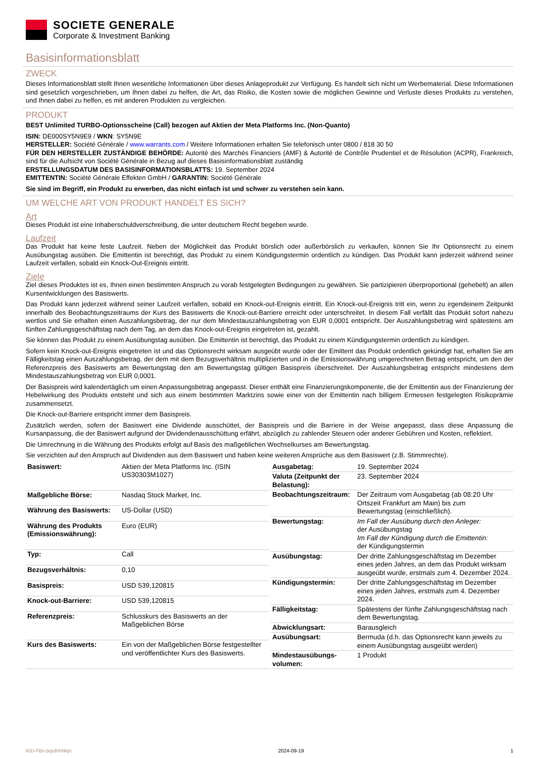SOCIETE GENERALE
Corporate & Investment Banking
Basisinformationsblatt
ZWECK
Dieses Informationsblatt stellt Ihnen wesentliche Informationen über dieses Anlageprodukt zur Verfügung. Es handelt sich nicht um Werbematerial. Diese Informationen sind gesetzlich vorgeschrieben, um Ihnen dabei zu helfen, die Art, das Risiko, die Kosten sowie die möglichen Gewinne und Verluste dieses Produkts zu verstehen, und Ihnen dabei zu helfen, es mit anderen Produkten zu vergleichen.
PRODUKT
BEST Unlimited TURBO-Optionsscheine (Call) bezogen auf Aktien der Meta Platforms Inc. (Non-Quanto)
ISIN: DE000SY5N9E9 / WKN: SY5N9E
HERSTELLER: Société Générale / www.warrants.com / Weitere Informationen erhalten Sie telefonisch unter 0800 / 818 30 50
FÜR DEN HERSTELLER ZUSTÄNDIGE BEHÖRDE: Autorité des Marchés Financiers (AMF) & Autorité de Contrôle Prudentiel et de Résolution (ACPR), Frankreich, sind für die Aufsicht von Société Générale in Bezug auf dieses Basisinformationsblatt zuständig
ERSTELLUNGSDATUM DES BASISINFORMATIONSBLATTS: 19. September 2024
EMITTENTIN: Société Générale Effekten GmbH / GARANTIN: Société Générale
Sie sind im Begriff, ein Produkt zu erwerben, das nicht einfach ist und schwer zu verstehen sein kann.
UM WELCHE ART VON PRODUKT HANDELT ES SICH?
Art
Dieses Produkt ist eine Inhaberschuldverschreibung, die unter deutschem Recht begeben wurde.
Laufzeit
Das Produkt hat keine feste Laufzeit. Neben der Möglichkeit das Produkt börslich oder außerbörslich zu verkaufen, können Sie Ihr Optionsrecht zu einem Ausübungstag ausüben. Die Emittentin ist berechtigt, das Produkt zu einem Kündigungstermin ordentlich zu kündigen. Das Produkt kann jederzeit während seiner Laufzeit verfallen, sobald ein Knock-Out-Ereignis eintritt.
Ziele
Ziel dieses Produktes ist es, Ihnen einen bestimmten Anspruch zu vorab festgelegten Bedingungen zu gewähren. Sie partizipieren überproportional (gehebelt) an allen Kursentwicklungen des Basiswerts.
Das Produkt kann jederzeit während seiner Laufzeit verfallen, sobald ein Knock-out-Ereignis eintritt. Ein Knock-out-Ereignis tritt ein, wenn zu irgendeinem Zeitpunkt innerhalb des Beobachtungszeitraums der Kurs des Basiswerts die Knock-out-Barriere erreicht oder unterschreitet. In diesem Fall verfällt das Produkt sofort nahezu wertlos und Sie erhalten einen Auszahlungsbetrag, der nur dem Mindestauszahlungsbetrag von EUR 0,0001 entspricht. Der Auszahlungsbetrag wird spätestens am fünften Zahlungsgeschäftstag nach dem Tag, an dem das Knock-out-Ereignis eingetreten ist, gezahlt.
Sie können das Produkt zu einem Ausübungstag ausüben. Die Emittentin ist berechtigt, das Produkt zu einem Kündigungstermin ordentlich zu kündigen.
Sofern kein Knock-out-Ereignis eingetreten ist und das Optionsrecht wirksam ausgeübt wurde oder der Emittent das Produkt ordentlich gekündigt hat, erhalten Sie am Fälligkeitstag einen Auszahlungsbetrag, der dem mit dem Bezugsverhältnis multiplizierten und in die Emissionswährung umgerechneten Betrag entspricht, um den der Referenzpreis des Basiswerts am Bewertungstag den am Bewertungstag gültigen Basispreis überschreitet. Der Auszahlungsbetrag entspricht mindestens dem Mindestauszahlungsbetrag von EUR 0,0001.
Der Basispreis wird kalendertäglich um einen Anpassungsbetrag angepasst. Dieser enthält eine Finanzierungskomponente, die der Emittentin aus der Finanzierung der Hebelwirkung des Produkts entsteht und sich aus einem bestimmten Marktzins sowie einer von der Emittentin nach billigem Ermessen festgelegten Risikoprämie zusammensetzt.
Die Knock-out-Barriere entspricht immer dem Basispreis.
Zusätzlich werden, sofern der Basiswert eine Dividende ausschüttet, der Basispreis und die Barriere in der Weise angepasst, dass diese Anpassung die Kursanpassung, die der Basiswert aufgrund der Dividendenausschüttung erfährt, abzüglich zu zahlender Steuern oder anderer Gebühren und Kosten, reflektiert.
Die Umrechnung in die Währung des Produkts erfolgt auf Basis des maßgeblichen Wechselkurses am Bewertungstag.
Sie verzichten auf den Anspruch auf Dividenden aus dem Basiswert und haben keine weiteren Ansprüche aus dem Basiswert (z.B. Stimmrechte).
| Basiswert: | Aktien der Meta Platforms Inc. (ISIN US30303M1027) |
| Maßgebliche Börse: | Nasdaq Stock Market, Inc. |
| Währung des Basiswerts: | US-Dollar (USD) |
| Währung des Produkts (Emissionswährung): | Euro (EUR) |
| Typ: | Call |
| Bezugsverhältnis: | 0,10 |
| Basispreis: | USD 539,120815 |
| Knock-out-Barriere: | USD 539,120815 |
| Referenzpreis: | Schlusskurs des Basiswerts an der Maßgeblichen Börse |
| Kurs des Basiswerts: | Ein von der Maßgeblichen Börse festgestellter und veröffentlichter Kurs des Basiswerts. |
| Ausgabetag: | 19. September 2024 |
| Valuta (Zeitpunkt der Belastung): | 23. September 2024 |
| Beobachtungszeitraum: | Der Zeitraum vom Ausgabetag (ab 08:20 Uhr Ortszeit Frankfurt am Main) bis zum Bewertungstag (einschließlich). |
| Bewertungstag: | Im Fall der Ausübung durch den Anleger: der Ausübungstag Im Fall der Kündigung durch die Emittentin: der Kündigungstermin |
| Ausübungstag: | Der dritte Zahlungsgeschäftstag im Dezember eines jeden Jahres, an dem das Produkt wirksam ausgeübt wurde, erstmals zum 4. Dezember 2024. |
| Kündigungstermin: | Der dritte Zahlungsgeschäftstag im Dezember eines jeden Jahres, erstmals zum 4. Dezember 2024. |
| Fälligkeitstag: | Spätestens der fünfte Zahlungsgeschäftstag nach dem Bewertungstag. |
| Abwicklungsart: | Barausgleich |
| Ausübungsart: | Bermuda (d.h. das Optionsrecht kann jeweils zu einem Ausübungstag ausgeübt werden) |
| Mindestausübungs-volumen: | 1 Produkt |
KID-FBI-zepdrKNkjn 2024-09-19 1